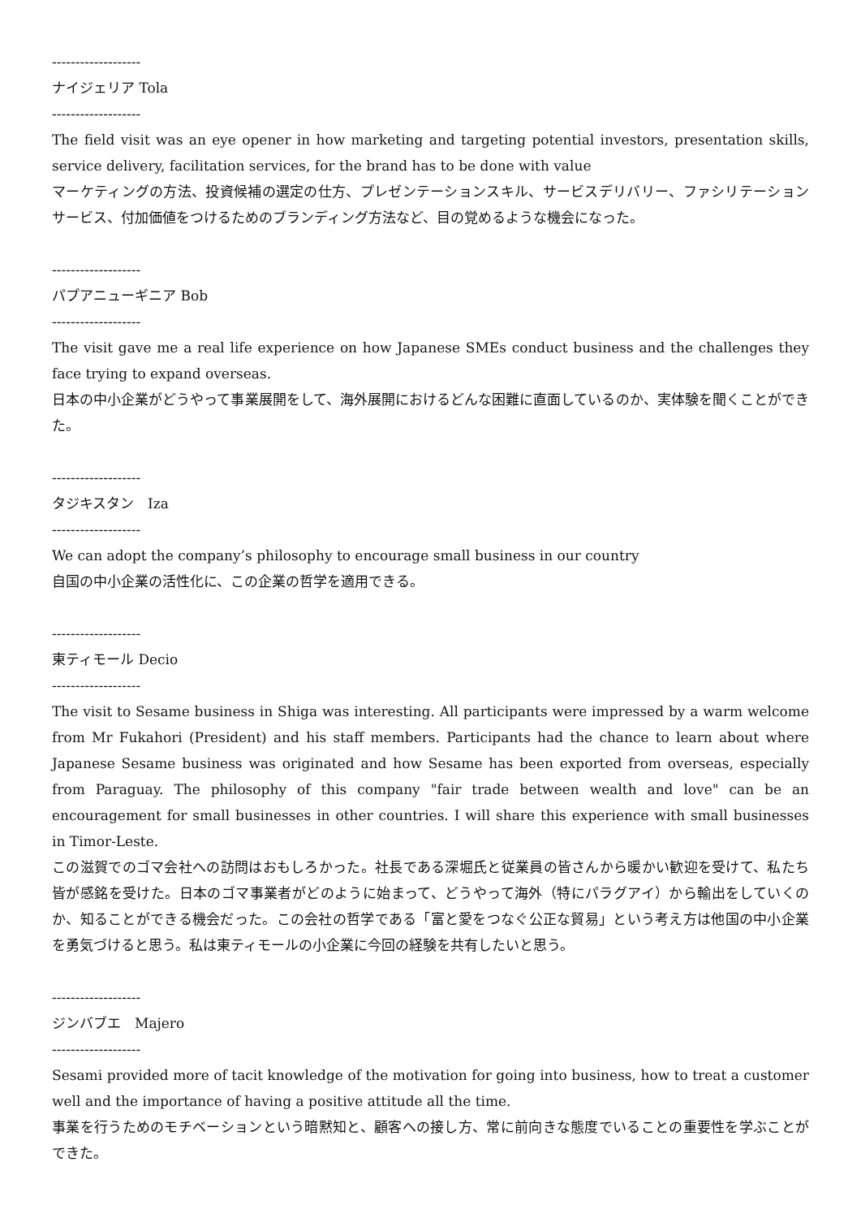-------------------
ナイジェリア Tola
-------------------
The field visit was an eye opener in how marketing and targeting potential investors, presentation skills, service delivery, facilitation services, for the brand has to be done with value
マーケティングの方法、投資候補の選定の仕方、プレゼンテーションスキル、サービスデリバリー、ファシリテーションサービス、付加価値をつけるためのブランディング方法など、目の覚めるような機会になった。
-------------------
パプアニューギニア Bob
-------------------
The visit gave me a real life experience on how Japanese SMEs conduct business and the challenges they face trying to expand overseas.
日本の中小企業がどうやって事業展開をして、海外展開におけるどんな困難に直面しているのか、実体験を聞くことができた。
-------------------
タジキスタン　Iza
-------------------
We can adopt the company’s philosophy to encourage small business in our country
自国の中小企業の活性化に、この企業の哲学を適用できる。
-------------------
東ティモール Decio
-------------------
The visit to Sesame business in Shiga was interesting. All participants were impressed by a warm welcome from Mr Fukahori (President) and his staff members. Participants had the chance to learn about where Japanese Sesame business was originated and how Sesame has been exported from overseas, especially from Paraguay. The philosophy of this company "fair trade between wealth and love" can be an encouragement for small businesses in other countries. I will share this experience with small businesses in Timor-Leste.
この滋賀でのゴマ会社への訪問はおもしろかった。社長である深堀氏と従業員の皆さんから暖かい歓迎を受けて、私たち皆が感銘を受けた。日本のゴマ事業者がどのように始まって、どうやって海外（特にパラグアイ）から輸出をしていくのか、知ることができる機会だった。この会社の哲学である「富と愛をつなぐ公正な貿易」という考え方は他国の中小企業を勇気づけると思う。私は東ティモールの小企業に今回の経験を共有したいと思う。
-------------------
ジンバブエ　Majero
-------------------
Sesami provided more of tacit knowledge of the motivation for going into business, how to treat a customer well and the importance of having a positive attitude all the time.
事業を行うためのモチベーションという暗黙知と、顧客への接し方、常に前向きな態度でいることの重要性を学ぶことができた。